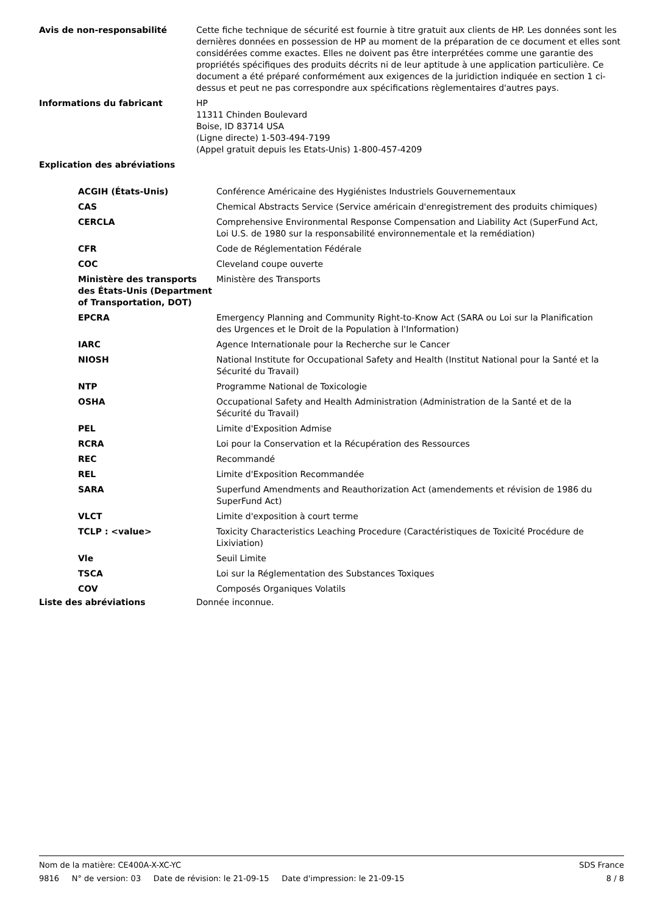Avis de non-responsabilité Cette fiche technique de sécurité est fournie à titre gratuit aux clients de HP. Les données sont les dernières données en possession de HP au moment de la préparation de ce document et elles sont considérées comme exactes. Elles ne doivent pas être interprétées comme une garantie des propriétés spécifiques des produits décrits ni de leur aptitude à une application particulière. Ce document a été préparé conformément aux exigences de la juridiction indiquée en section 1 ci-dessus et peut ne pas correspondre aux spécifications règlementaires d'autres pays.
Informations du fabricant HP
11311 Chinden Boulevard
Boise, ID 83714 USA
(Ligne directe) 1-503-494-7199
(Appel gratuit depuis les Etats-Unis) 1-800-457-4209
Explication des abréviations
| ACGIH (États-Unis) | Conférence Américaine des Hygiénistes Industriels Gouvernementaux |
| CAS | Chemical Abstracts Service (Service américain d'enregistrement des produits chimiques) |
| CERCLA | Comprehensive Environmental Response Compensation and Liability Act (SuperFund Act, Loi U.S. de 1980 sur la responsabilité environnementale et la remédiation) |
| CFR | Code de Réglementation Fédérale |
| COC | Cleveland coupe ouverte |
| Ministère des transports des États-Unis (Department of Transportation, DOT) | Ministère des Transports |
| EPCRA | Emergency Planning and Community Right-to-Know Act (SARA ou Loi sur la Planification des Urgences et le Droit de la Population à l'Information) |
| IARC | Agence Internationale pour la Recherche sur le Cancer |
| NIOSH | National Institute for Occupational Safety and Health (Institut National pour la Santé et la Sécurité du Travail) |
| NTP | Programme National de Toxicologie |
| OSHA | Occupational Safety and Health Administration (Administration de la Santé et de la Sécurité du Travail) |
| PEL | Limite d'Exposition Admise |
| RCRA | Loi pour la Conservation et la Récupération des Ressources |
| REC | Recommandé |
| REL | Limite d'Exposition Recommandée |
| SARA | Superfund Amendments and Reauthorization Act (amendements et révision de 1986 du SuperFund Act) |
| VLCT | Limite d'exposition à court terme |
| TCLP : <value> | Toxicity Characteristics Leaching Procedure (Caractéristiques de Toxicité Procédure de Lixiviation) |
| Vle | Seuil Limite |
| TSCA | Loi sur la Réglementation des Substances Toxiques |
| COV | Composés Organiques Volatils |
Liste des abréviations Donnée inconnue.
Nom de la matière: CE400A-X-XC-YC SDS France
9816 N° de version: 03 Date de révision: le 21-09-15 Date d'impression: le 21-09-15 8 / 8